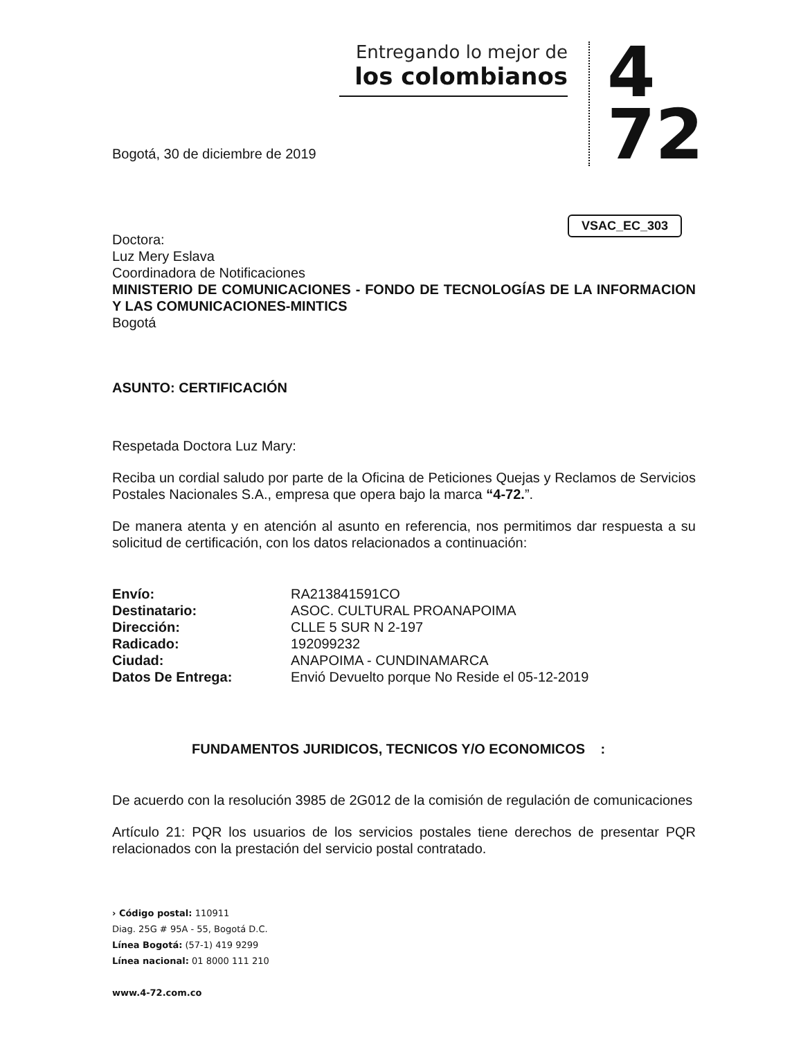Entregando lo mejor de
los colombianos
4
72
VSAC_EC_303
Bogotá, 30 de diciembre de 2019
Doctora:
Luz Mery Eslava
Coordinadora de Notificaciones
MINISTERIO DE COMUNICACIONES - FONDO DE TECNOLOGÍAS DE LA INFORMACION Y LAS COMUNICACIONES-MINTICS
Bogotá
ASUNTO: CERTIFICACIÓN
Respetada Doctora Luz Mary:
Reciba un cordial saludo por parte de la Oficina de Peticiones Quejas y Reclamos de Servicios Postales Nacionales S.A., empresa que opera bajo la marca “4-72.”.
De manera atenta y en atención al asunto en referencia, nos permitimos dar respuesta a su solicitud de certificación, con los datos relacionados a continuación:
| Envío: | RA213841591CO |
| Destinatario: | ASOC. CULTURAL PROANAPOIMA |
| Dirección: | CLLE 5 SUR N 2-197 |
| Radicado: | 192099232 |
| Ciudad: | ANAPOIMA - CUNDINAMARCA |
| Datos De Entrega: | Envió Devuelto porque No Reside el 05-12-2019 |
FUNDAMENTOS JURIDICOS, TECNICOS Y/O ECONOMICOS :
De acuerdo con la resolución 3985 de 2G012 de la comisión de regulación de comunicaciones
Artículo 21: PQR los usuarios de los servicios postales tiene derechos de presentar PQR relacionados con la prestación del servicio postal contratado.
› Código postal: 110911
Diag. 25G # 95A - 55, Bogotá D.C.
Línea Bogotá: (57-1) 419 9299
Línea nacional: 01 8000 111 210
www.4-72.com.co